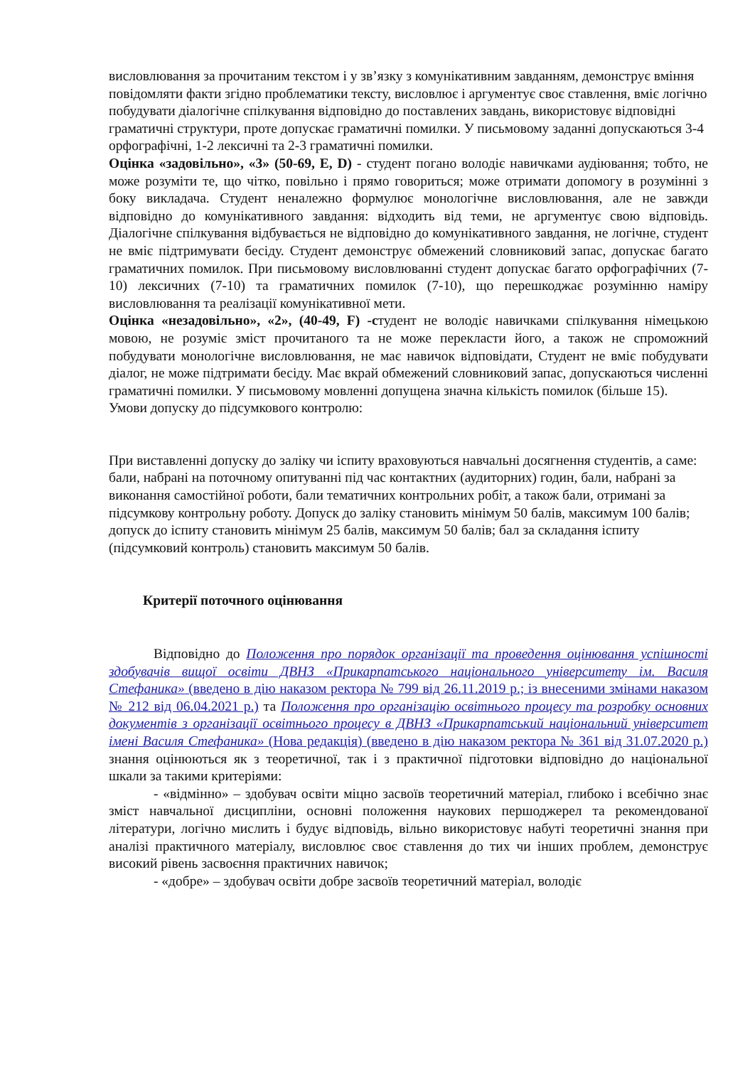висловлювання за прочитаним текстом і у зв’язку з комунікативним завданням, демонструє вміння повідомляти факти згідно проблематики тексту, висловлює і аргументує своє ставлення, вміє логічно побудувати діалогічне спілкування відповідно до поставлених завдань, використовує відповідні граматичні структури, проте допускає граматичні помилки. У письмовому заданні допускаються 3-4 орфографічні, 1-2 лексичні та 2-3 граматичні помилки.
Оцінка «задовільно», «3» (50-69, E, D) - студент погано володіє навичками аудіювання; тобто, не може розуміти те, що чітко, повільно і прямо говориться; може отримати допомогу в розумінні з боку викладача. Студент неналежно формулює монологічне висловлювання, але не завжди відповідно до комунікативного завдання: відходить від теми, не аргументує свою відповідь. Діалогічне спілкування відбувається не відповідно до комунікативного завдання, не логічне, студент не вміє підтримувати бесіду. Студент демонструє обмежений словниковий запас, допускає багато граматичних помилок. При письмовому висловлюванні студент допускає багато орфографічних (7-10) лексичних (7-10) та граматичних помилок (7-10), що перешкоджає розумінню наміру висловлювання та реалізації комунікативної мети.
Оцінка «незадовільно», «2», (40-49, F) -студент не володіє навичками спілкування німецькою мовою, не розуміє зміст прочитаного та не може перекласти його, а також не спроможний побудувати монологічне висловлювання, не має навичок відповідати, Студент не вміє побудувати діалог, не може підтримати бесіду. Має вкрай обмежений словниковий запас, допускаються численні граматичні помилки. У письмовому мовленні допущена значна кількість помилок (більше 15).
Умови допуску до підсумкового контролю:
При виставленні допуску до заліку чи іспиту враховуються навчальні досягнення студентів, а саме: бали, набрані на поточному опитуванні під час контактних (аудиторних) годин, бали, набрані за виконання самостійної роботи, бали тематичних контрольних робіт, а також бали, отримані за підсумкову контрольну роботу. Допуск до заліку становить мінімум 50 балів, максимум 100 балів; допуск до іспиту становить мінімум 25 балів, максимум 50 балів; бал за складання іспиту (підсумковий контроль) становить максимум 50 балів.
Критерії поточного оцінювання
Відповідно до Положення про порядок організації та проведення оцінювання успішності здобувачів вищої освіти ДВНЗ «Прикарпатського національного університету ім. Василя Стефаника» (введено в дію наказом ректора № 799 від 26.11.2019 р.; із внесеними змінами наказом № 212 від 06.04.2021 р.) та Положення про організацію освітнього процесу та розробку основних документів з організації освітнього процесу в ДВНЗ «Прикарпатський національний університет імені Василя Стефаника» (Нова редакція) (введено в дію наказом ректора № 361 від 31.07.2020 р.) знання оцінюються як з теоретичної, так і з практичної підготовки відповідно до національної шкали за такими критеріями:
- «відмінно» – здобувач освіти міцно засвоїв теоретичний матеріал, глибоко і всебічно знає зміст навчальної дисципліни, основні положення наукових першоджерел та рекомендованої літератури, логічно мислить і будує відповідь, вільно використовує набуті теоретичні знання при аналізі практичного матеріалу, висловлює своє ставлення до тих чи інших проблем, демонструє високий рівень засвоєння практичних навичок;
- «добре» – здобувач освіти добре засвоїв теоретичний матеріал, володіє